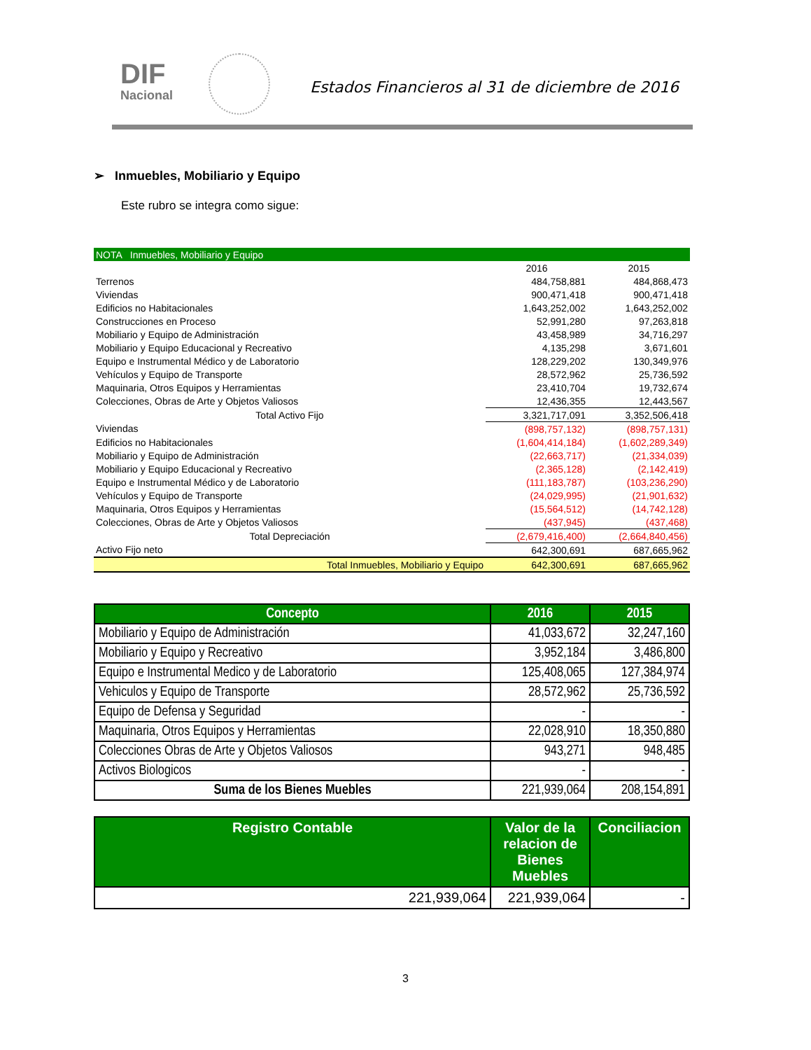DIF
Nacional
Estados Financieros al 31 de diciembre de 2016
➢ Inmuebles, Mobiliario y Equipo
Este rubro se integra como sigue:
| NOTA Inmuebles, Mobiliario y Equipo | | |
| | 2016 | 2015 |
| Terrenos | 484,758,881 | 484,868,473 |
| Viviendas | 900,471,418 | 900,471,418 |
| Edificios no Habitacionales | 1,643,252,002 | 1,643,252,002 |
| Construcciones en Proceso | 52,991,280 | 97,263,818 |
| Mobiliario y Equipo de Administración | 43,458,989 | 34,716,297 |
| Mobiliario y Equipo Educacional y Recreativo | 4,135,298 | 3,671,601 |
| Equipo e Instrumental Médico y de Laboratorio | 128,229,202 | 130,349,976 |
| Vehículos y Equipo de Transporte | 28,572,962 | 25,736,592 |
| Maquinaria, Otros Equipos y Herramientas | 23,410,704 | 19,732,674 |
| Colecciones, Obras de Arte y Objetos Valiosos | 12,436,355 | 12,443,567 |
| Total Activo Fijo | 3,321,717,091 | 3,352,506,418 |
| Viviendas | (898,757,132) | (898,757,131) |
| Edificios no Habitacionales | (1,604,414,184) | (1,602,289,349) |
| Mobiliario y Equipo de Administración | (22,663,717) | (21,334,039) |
| Mobiliario y Equipo Educacional y Recreativo | (2,365,128) | (2,142,419) |
| Equipo e Instrumental Médico y de Laboratorio | (111,183,787) | (103,236,290) |
| Vehículos y Equipo de Transporte | (24,029,995) | (21,901,632) |
| Maquinaria, Otros Equipos y Herramientas | (15,564,512) | (14,742,128) |
| Colecciones, Obras de Arte y Objetos Valiosos | (437,945) | (437,468) |
| Total Depreciación | (2,679,416,400) | (2,664,840,456) |
| Activo Fijo neto | 642,300,691 | 687,665,962 |
| Total Inmuebles, Mobiliario y Equipo | 642,300,691 | 687,665,962 |
| Concepto | 2016 | 2015 |
| --- | --- | --- |
| Mobiliario y Equipo de Administración | 41,033,672 | 32,247,160 |
| Mobiliario y Equipo y Recreativo | 3,952,184 | 3,486,800 |
| Equipo e Instrumental Medico y de Laboratorio | 125,408,065 | 127,384,974 |
| Vehiculos y Equipo de Transporte | 28,572,962 | 25,736,592 |
| Equipo de Defensa y Seguridad | - | - |
| Maquinaria, Otros Equipos y Herramientas | 22,028,910 | 18,350,880 |
| Colecciones Obras de Arte y Objetos Valiosos | 943,271 | 948,485 |
| Activos Biologicos | - | - |
| Suma de los Bienes Muebles | 221,939,064 | 208,154,891 |
| Registro Contable | Valor de la relacion de Bienes Muebles | Conciliacion |
| --- | --- | --- |
| 221,939,064 | 221,939,064 | - |
3